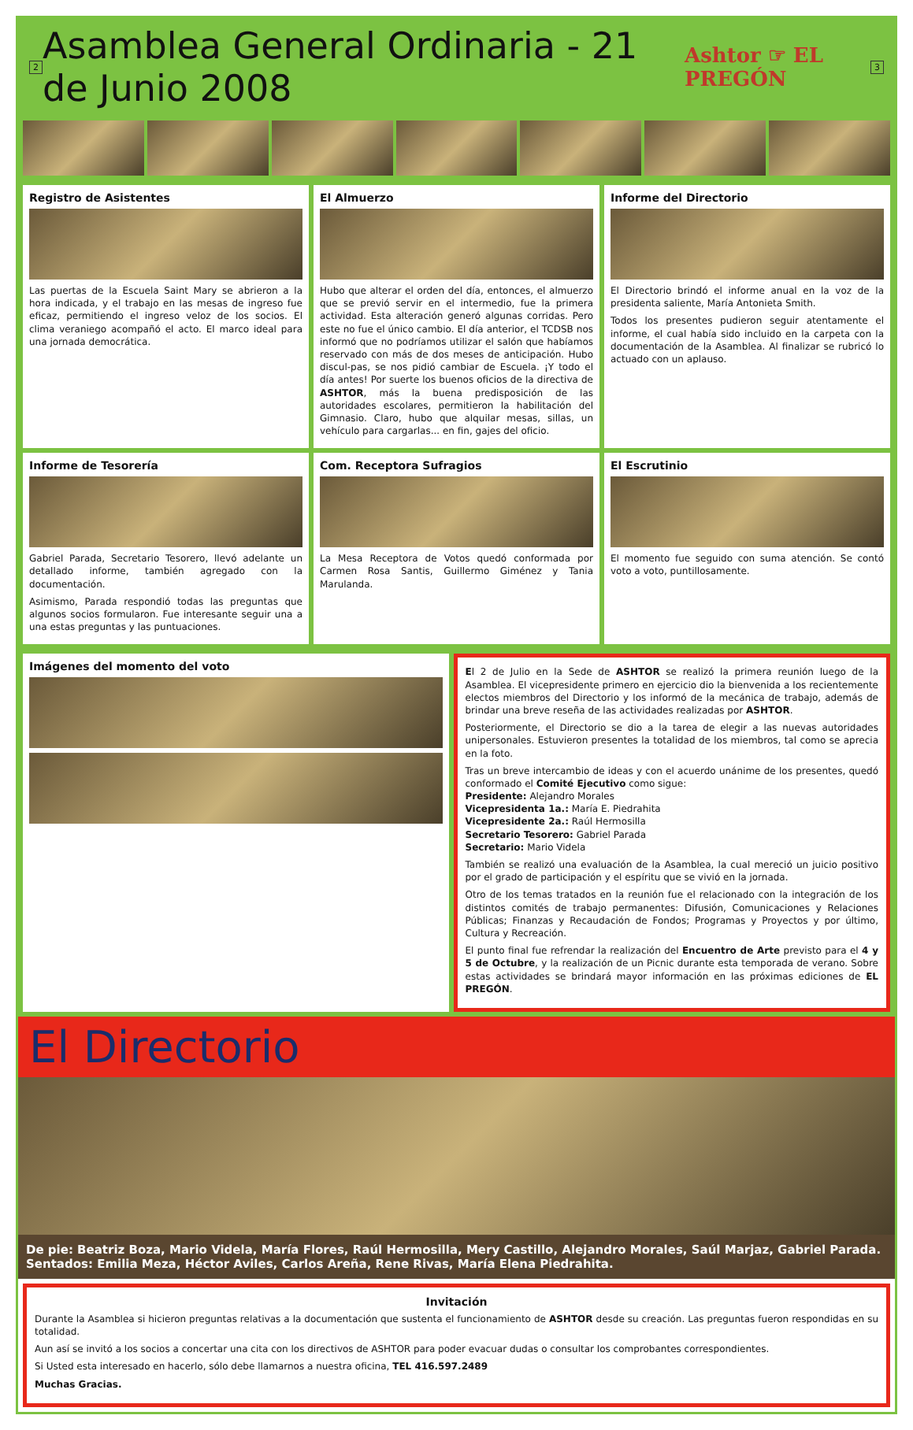2
Asamblea General Ordinaria - 21 de Junio 2008
Ashtor ☞ EL PREGÓN 3
Registro de Asistentes
Las puertas de la Escuela Saint Mary se abrieron a la hora indicada, y el trabajo en las mesas de ingreso fue eficaz, permitiendo el ingreso veloz de los socios. El clima veraniego acompañó el acto. El marco ideal para una jornada democrática.
El Almuerzo
Hubo que alterar el orden del día, entonces, el almuerzo que se previó servir en el intermedio, fue la primera actividad. Esta alteración generó algunas corridas. Pero este no fue el único cambio. El día anterior, el TCDSB nos informó que no podríamos utilizar el salón que habíamos reservado con más de dos meses de anticipación. Hubo discul-pas, se nos pidió cambiar de Escuela. ¡Y todo el día antes! Por suerte los buenos oficios de la directiva de ASHTOR, más la buena predisposición de las autoridades escolares, permitieron la habilitación del Gimnasio. Claro, hubo que alquilar mesas, sillas, un vehículo para cargarlas... en fin, gajes del oficio.
Informe del Directorio
El Directorio brindó el informe anual en la voz de la presidenta saliente, María Antonieta Smith.
Todos los presentes pudieron seguir atentamente el informe, el cual había sido incluido en la carpeta con la documentación de la Asamblea. Al finalizar se rubricó lo actuado con un aplauso.
Informe de Tesorería
Gabriel Parada, Secretario Tesorero, llevó adelante un detallado informe, también agregado con la documentación.
Asimismo, Parada respondió todas las preguntas que algunos socios formularon. Fue interesante seguir una a una estas preguntas y las puntuaciones.
Com. Receptora Sufragios
La Mesa Receptora de Votos quedó conformada por Carmen Rosa Santis, Guillermo Giménez y Tania Marulanda.
El Escrutinio
El momento fue seguido con suma atención. Se contó voto a voto, puntillosamente.
Imágenes del momento del voto
El 2 de Julio en la Sede de ASHTOR se realizó la primera reunión luego de la Asamblea. El vicepresidente primero en ejercicio dio la bienvenida a los recientemente electos miembros del Directorio y los informó de la mecánica de trabajo, además de brindar una breve reseña de las actividades realizadas por ASHTOR.
Posteriormente, el Directorio se dio a la tarea de elegir a las nuevas autoridades unipersonales. Estuvieron presentes la totalidad de los miembros, tal como se aprecia en la foto.
Tras un breve intercambio de ideas y con el acuerdo unánime de los presentes, quedó conformado el Comité Ejecutivo como sigue:
Presidente: Alejandro Morales
Vicepresidenta 1a.: María E. Piedrahita
Vicepresidente 2a.: Raúl Hermosilla
Secretario Tesorero: Gabriel Parada
Secretario: Mario Videla
También se realizó una evaluación de la Asamblea, la cual mereció un juicio positivo por el grado de participación y el espíritu que se vivió en la jornada.
Otro de los temas tratados en la reunión fue el relacionado con la integración de los distintos comités de trabajo permanentes: Difusión, Comunicaciones y Relaciones Públicas; Finanzas y Recaudación de Fondos; Programas y Proyectos y por último, Cultura y Recreación.
El punto final fue refrendar la realización del Encuentro de Arte previsto para el 4 y 5 de Octubre, y la realización de un Picnic durante esta temporada de verano. Sobre estas actividades se brindará mayor información en las próximas ediciones de EL PREGÓN.
El Directorio
De pie: Beatriz Boza, Mario Videla, María Flores, Raúl Hermosilla, Mery Castillo, Alejandro Morales, Saúl Marjaz, Gabriel Parada.
Sentados: Emilia Meza, Héctor Aviles, Carlos Areña, Rene Rivas, María Elena Piedrahita.
Invitación
Durante la Asamblea si hicieron preguntas relativas a la documentación que sustenta el funcionamiento de ASHTOR desde su creación. Las preguntas fueron respondidas en su totalidad.
Aun así se invitó a los socios a concertar una cita con los directivos de ASHTOR para poder evacuar dudas o consultar los comprobantes correspondientes.
Si Usted esta interesado en hacerlo, sólo debe llamarnos a nuestra oficina, TEL 416.597.2489
Muchas Gracias.